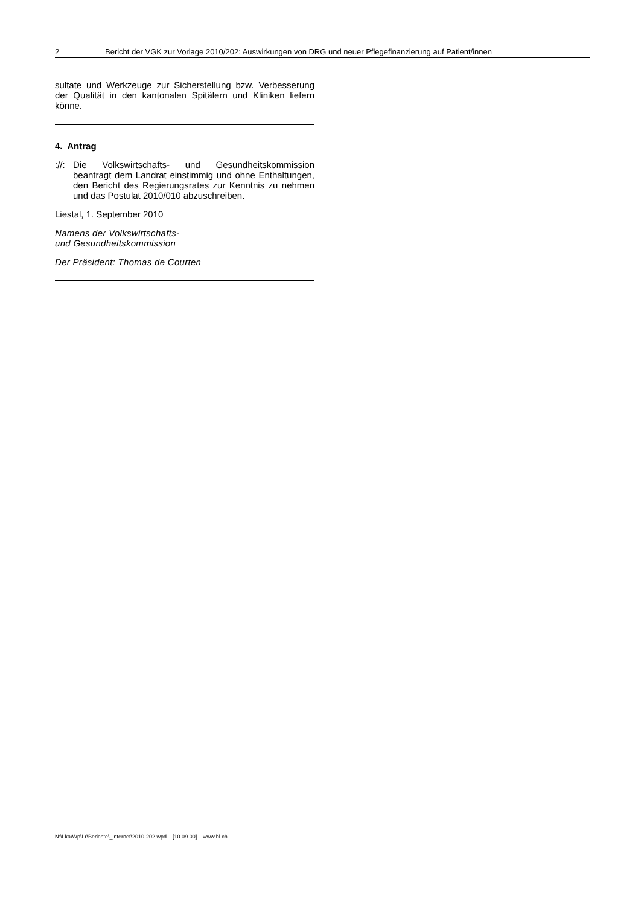2 Bericht der VGK zur Vorlage 2010/202: Auswirkungen von DRG und neuer Pflegefinanzierung auf Patient/innen
sultate und Werkzeuge zur Sicherstellung bzw. Verbesserung der Qualität in den kantonalen Spitälern und Kliniken liefern könne.
4. Antrag
://:
Die Volkswirtschafts- und Gesundheitskommission beantragt dem Landrat einstimmig und ohne Enthaltungen, den Bericht des Regierungsrates zur Kenntnis zu nehmen und das Postulat 2010/010 abzuschreiben.
Liestal, 1. September 2010
Namens der Volkswirtschafts-
und Gesundheitskommission
Der Präsident: Thomas de Courten
N:\Lka\Wp\Lr\Berichte\_internet\2010-202.wpd – [10.09.00] – www.bl.ch